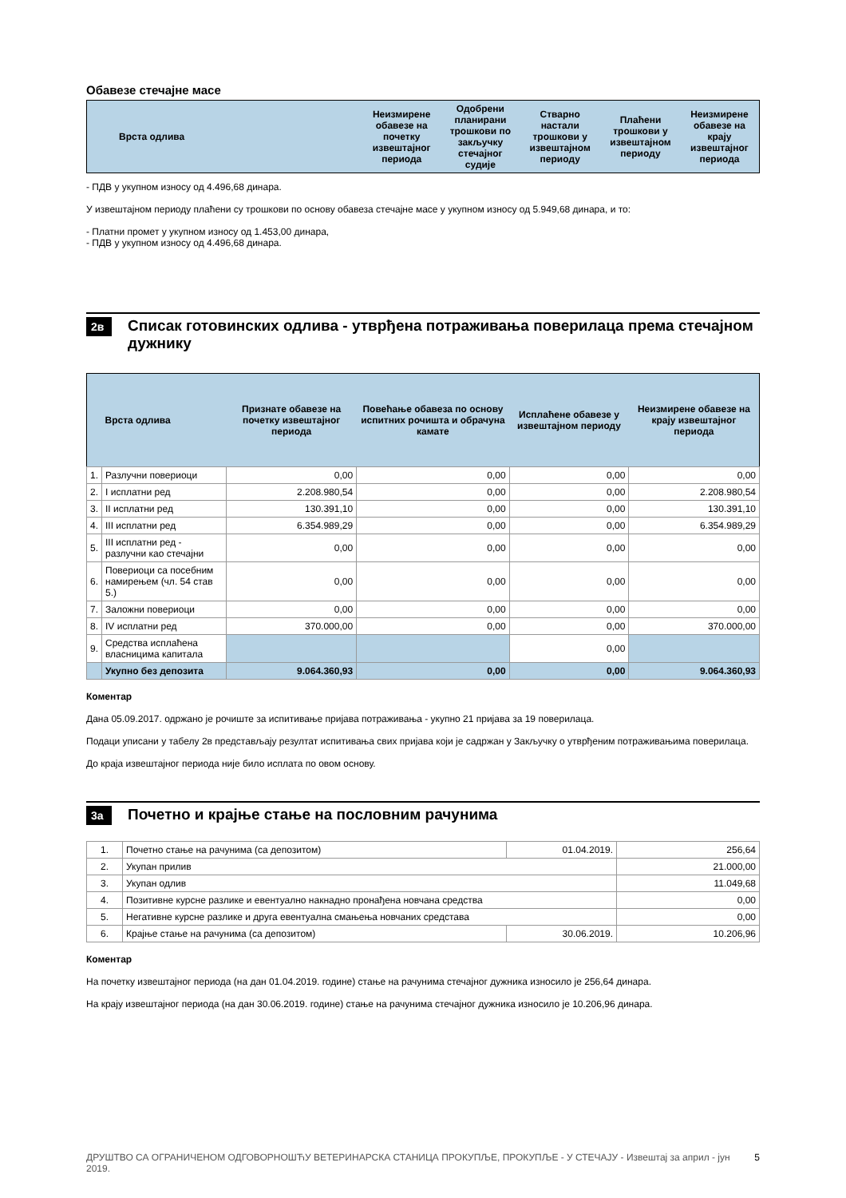Обавезе стечајне масе
| Врста одлива | Неизмирене обавезе на почетку извештајног периода | Одобрени планирани трошкови по закључку стечајног судије | Стварно настали трошкови у извештајном периоду | Плаћени трошкови у извештајном периоду | Неизмирене обавезе на крају извештајног периода |
| --- | --- | --- | --- | --- | --- |
- ПДВ у укупном износу од 4.496,68 динара.
У извештајном периоду плаћени су трошкови по основу обавеза стечајне масе у укупном износу од 5.949,68 динара, и то:
- Платни промет у укупном износу од 1.453,00 динара,
- ПДВ у укупном износу од 4.496,68 динара.
2в
Списак готовинских одлива - утврђена потраживања поверилаца према стечајном дужнику
| | Врста одлива | Признате обавезе на почетку извештајног периода | Повећање обавеза по основу испитних рочишта и обрачуна камате | Исплаћене обавезе у извештајном периоду | Неизмирене обавезе на крају извештајног периода |
| --- | --- | --- | --- | --- | --- |
| 1. | Разлучни повериоци | 0,00 | 0,00 | 0,00 | 0,00 |
| 2. | I исплатни ред | 2.208.980,54 | 0,00 | 0,00 | 2.208.980,54 |
| 3. | II исплатни ред | 130.391,10 | 0,00 | 0,00 | 130.391,10 |
| 4. | III исплатни ред | 6.354.989,29 | 0,00 | 0,00 | 6.354.989,29 |
| 5. | III исплатни ред - разлучни као стечајни | 0,00 | 0,00 | 0,00 | 0,00 |
| 6. | Повериоци са посебним намирењем (чл. 54 став 5.) | 0,00 | 0,00 | 0,00 | 0,00 |
| 7. | Заложни повериоци | 0,00 | 0,00 | 0,00 | 0,00 |
| 8. | IV исплатни ред | 370.000,00 | 0,00 | 0,00 | 370.000,00 |
| 9. | Средства исплаћена власницима капитала | | | 0,00 | |
| | Укупно без депозита | 9.064.360,93 | 0,00 | 0,00 | 9.064.360,93 |
Коментар
Дана 05.09.2017. одржано је рочиште за испитивање пријава потраживања - укупно 21 пријава за 19 поверилаца.
Подаци уписани у табелу 2в представљају резултат испитивања свих пријава који је садржан у Закључку о утврђеним потраживањима поверилаца.
До краја извештајног периода није било исплата по овом основу.
3а
Почетно и крајње стање на пословним рачунима
| 1. | Почетно стање на рачунима (са депозитом) | 01.04.2019. | 256,64 |
| 2. | Укупан прилив | | 21.000,00 |
| 3. | Укупан одлив | | 11.049,68 |
| 4. | Позитивне курсне разлике и евентуално накнадно пронађена новчана средства | | 0,00 |
| 5. | Негативне курсне разлике и друга евентуална смањења новчаних средстава | | 0,00 |
| 6. | Крајње стање на рачунима (са депозитом) | 30.06.2019. | 10.206,96 |
Коментар
На почетку извештајног периода (на дан 01.04.2019. године) стање на рачунима стечајног дужника износило је 256,64 динара.
На крају извештајног периода (на дан 30.06.2019. године) стање на рачунима стечајног дужника износило је 10.206,96 динара.
ДРУШТВО СА ОГРАНИЧЕНОМ ОДГОВОРНОШЋУ ВЕТЕРИНАРСКА СТАНИЦА ПРОКУПЉЕ, ПРОКУПЉЕ - У СТЕЧАЈУ - Извештај за април - јун 2019. 5